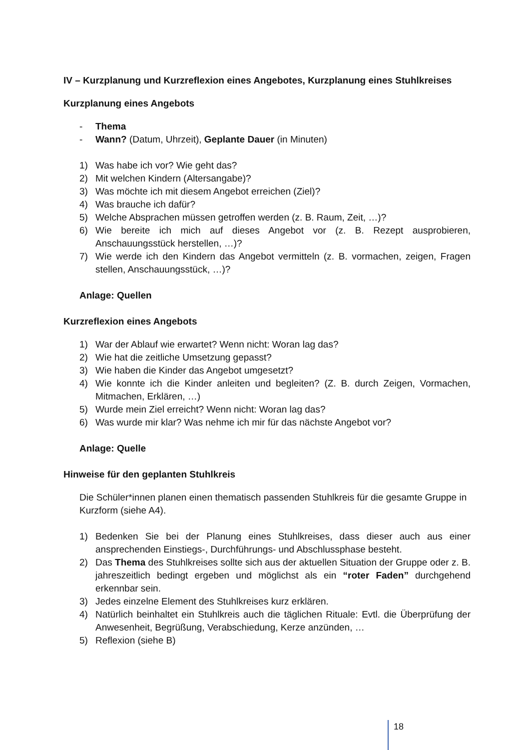IV – Kurzplanung und Kurzreflexion eines Angebotes, Kurzplanung eines Stuhlkreises
Kurzplanung eines Angebots
- Thema
- Wann? (Datum, Uhrzeit), Geplante Dauer (in Minuten)
1) Was habe ich vor? Wie geht das?
2) Mit welchen Kindern (Altersangabe)?
3) Was möchte ich mit diesem Angebot erreichen (Ziel)?
4) Was brauche ich dafür?
5) Welche Absprachen müssen getroffen werden (z. B. Raum, Zeit, …)?
6) Wie bereite ich mich auf dieses Angebot vor (z. B. Rezept ausprobieren, Anschauungsstück herstellen, …)?
7) Wie werde ich den Kindern das Angebot vermitteln (z. B. vormachen, zeigen, Fragen stellen, Anschauungsstück, …)?
Anlage: Quellen
Kurzreflexion eines Angebots
1) War der Ablauf wie erwartet? Wenn nicht: Woran lag das?
2) Wie hat die zeitliche Umsetzung gepasst?
3) Wie haben die Kinder das Angebot umgesetzt?
4) Wie konnte ich die Kinder anleiten und begleiten? (Z. B. durch Zeigen, Vormachen, Mitmachen, Erklären, …)
5) Wurde mein Ziel erreicht? Wenn nicht: Woran lag das?
6) Was wurde mir klar? Was nehme ich mir für das nächste Angebot vor?
Anlage: Quelle
Hinweise für den geplanten Stuhlkreis
Die Schüler*innen planen einen thematisch passenden Stuhlkreis für die gesamte Gruppe in Kurzform (siehe A4).
1) Bedenken Sie bei der Planung eines Stuhlkreises, dass dieser auch aus einer ansprechenden Einstiegs-, Durchführungs- und Abschlussphase besteht.
2) Das Thema des Stuhlkreises sollte sich aus der aktuellen Situation der Gruppe oder z. B. jahreszeitlich bedingt ergeben und möglichst als ein “roter Faden” durchgehend erkennbar sein.
3) Jedes einzelne Element des Stuhlkreises kurz erklären.
4) Natürlich beinhaltet ein Stuhlkreis auch die täglichen Rituale: Evtl. die Überprüfung der Anwesenheit, Begrüßung, Verabschiedung, Kerze anzünden, …
5) Reflexion (siehe B)
18